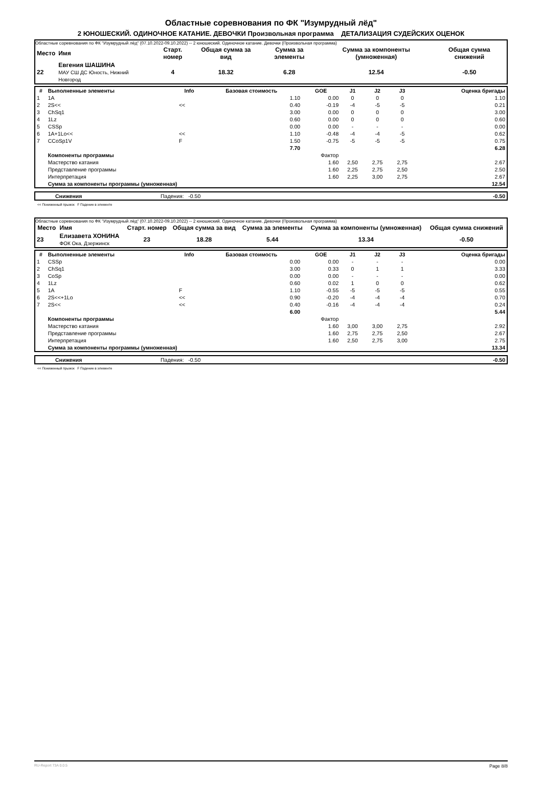Областные соревнования по ФК "Изумрудный лёд"
2 ЮНОШЕСКИЙ. ОДИНОЧНОЕ КАТАНИЕ. ДЕВОЧКИ Произвольная программа ДЕТАЛИЗАЦИЯ СУДЕЙСКИХ ОЦЕНОК
Областные соревнования по ФК "Изумрудный лёд" (07.10.2022-09.10.2022) -- 2 юношеский. Одиночное катание. Девочки (Произвольная программа)
| Место | Имя | Старт. номер | Общая сумма за вид | Сумма за элементы | Сумма за компоненты (умноженная) | Общая сумма снижений |
| --- | --- | --- | --- | --- | --- | --- |
| 22 | Евгения ШАШИНА МАУ СШ ДС Юность, Нижний Новгород | 4 | 18.32 | 6.28 | 12.54 | -0.50 |
| # | Выполненные элементы | Info | Базовая стоимость | GOE | J1 | J2 | J3 | | Оценка бригады |
| --- | --- | --- | --- | --- | --- | --- | --- | --- | --- |
| 1 | 1A | | 1.10 | 0.00 | 0 | 0 | 0 | | 1.10 |
| 2 | 2S<< | << | 0.40 | -0.19 | -4 | -5 | -5 | | 0.21 |
| 3 | ChSq1 | | 3.00 | 0.00 | 0 | 0 | 0 | | 3.00 |
| 4 | 1Lz | | 0.60 | 0.00 | 0 | 0 | 0 | | 0.60 |
| 5 | CSSp | | 0.00 | 0.00 | - | - | - | | 0.00 |
| 6 | 1A+1Lo<< | << | 1.10 | -0.48 | -4 | -4 | -5 | | 0.62 |
| 7 | CCoSp1V | F | 1.50 | -0.75 | -5 | -5 | -5 | | 0.75 |
| | | | 7.70 | | | | | | 6.28 |
| | Компоненты программы | | | Фактор | | | | | |
| | Мастерство катания | | | 1.60 | 2,50 | 2,75 | 2,75 | | 2.67 |
| | Представление программы | | | 1.60 | 2,25 | 2,75 | 2,50 | | 2.50 |
| | Интерпретация | | | 1.60 | 2,25 | 3,00 | 2,75 | | 2.67 |
| | Сумма за компоненты программы (умноженная) | | | | | | | | 12.54 |
| | Снижения | Падения: -0.50 | -0.50 |
<< Пониженный прыжок F Падение в элементе
Областные соревнования по ФК "Изумрудный лёд" (07.10.2022-09.10.2022) -- 2 юношеский. Одиночное катание. Девочки (Произвольная программа)
| Место | Имя | Старт. номер | Общая сумма за вид | Сумма за элементы | Сумма за компоненты (умноженная) | Общая сумма снижений |
| --- | --- | --- | --- | --- | --- | --- |
| 23 | Елизавета ХОНИНА ФОК Ока, Дзержинск | 23 | 18.28 | 5.44 | 13.34 | -0.50 |
| # | Выполненные элементы | Info | Базовая стоимость | GOE | J1 | J2 | J3 | | Оценка бригады |
| --- | --- | --- | --- | --- | --- | --- | --- | --- | --- |
| 1 | CSSp | | 0.00 | 0.00 | - | - | - | | 0.00 |
| 2 | ChSq1 | | 3.00 | 0.33 | 0 | 1 | 1 | | 3.33 |
| 3 | CoSp | | 0.00 | 0.00 | - | - | - | | 0.00 |
| 4 | 1Lz | | 0.60 | 0.02 | 1 | 0 | 0 | | 0.62 |
| 5 | 1A | F | 1.10 | -0.55 | -5 | -5 | -5 | | 0.55 |
| 6 | 2S<<+1Lo | << | 0.90 | -0.20 | -4 | -4 | -4 | | 0.70 |
| 7 | 2S<< | << | 0.40 | -0.16 | -4 | -4 | -4 | | 0.24 |
| | | | 6.00 | | | | | | 5.44 |
| | Компоненты программы | | | Фактор | | | | | |
| | Мастерство катания | | | 1.60 | 3,00 | 3,00 | 2,75 | | 2.92 |
| | Представление программы | | | 1.60 | 2,75 | 2,75 | 2,50 | | 2.67 |
| | Интерпретация | | | 1.60 | 2,50 | 2,75 | 3,00 | | 2.75 |
| | Сумма за компоненты программы (умноженная) | | | | | | | | 13.34 |
| | Снижения | Падения: -0.50 | -0.50 |
<< Пониженный прыжок F Падение в элементе
RU-Report 73A 0.0.5 Page 8/8